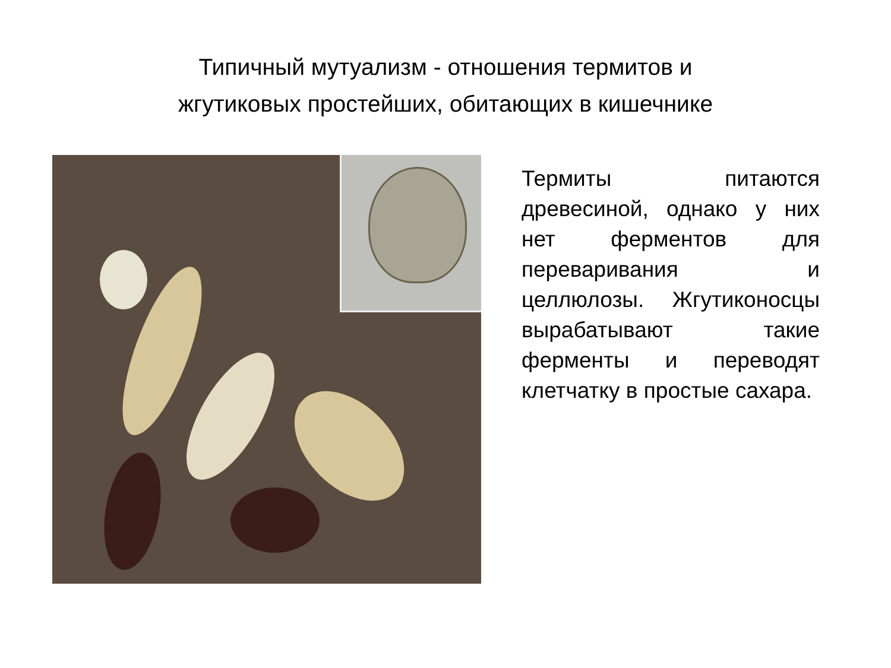Типичный мутуализм - отношения термитов и
жгутиковых простейших, обитающих в кишечнике
Термиты питаются древесиной, однако у них нет ферментов для переваривания и целлюлозы. Жгутиконосцы вырабатывают такие ферменты и переводят клетчатку в простые сахара.